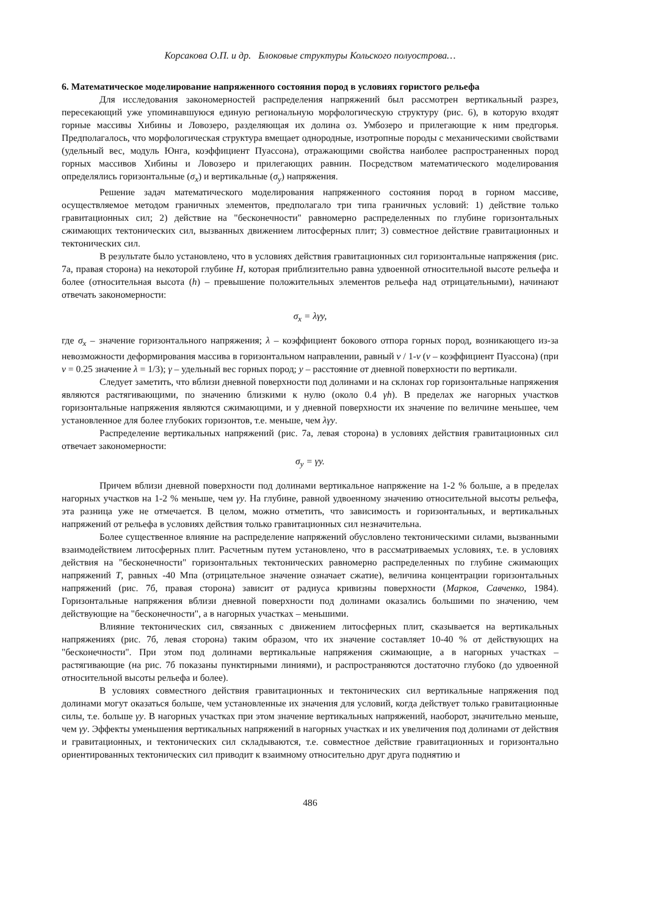Корсакова О.П. и др. Блоковые структуры Кольского полуострова…
6. Математическое моделирование напряженного состояния пород в условиях гористого рельефа
Для исследования закономерностей распределения напряжений был рассмотрен вертикальный разрез, пересекающий уже упоминавшуюся единую региональную морфологическую структуру (рис. 6), в которую входят горные массивы Хибины и Ловозеро, разделяющая их долина оз. Умбозеро и прилегающие к ним предгорья. Предполагалось, что морфологическая структура вмещает однородные, изотропные породы с механическими свойствами (удельный вес, модуль Юнга, коэффициент Пуассона), отражающими свойства наиболее распространенных пород горных массивов Хибины и Ловозеро и прилегающих равнин. Посредством математического моделирования определялись горизонтальные (σ<sub>x</sub>) и вертикальные (σ<sub>y</sub>) напряжения.
Решение задач математического моделирования напряженного состояния пород в горном массиве, осуществляемое методом граничных элементов, предполагало три типа граничных условий: 1) действие только гравитационных сил; 2) действие на "бесконечности" равномерно распределенных по глубине горизонтальных сжимающих тектонических сил, вызванных движением литосферных плит; 3) совместное действие гравитационных и тектонических сил.
В результате было установлено, что в условиях действия гравитационных сил горизонтальные напряжения (рис. 7а, правая сторона) на некоторой глубине H, которая приблизительно равна удвоенной относительной высоте рельефа и более (относительная высота (h) – превышение положительных элементов рельефа над отрицательными), начинают отвечать закономерности:
σ<sub>x</sub> = λγy,
где σ<sub>x</sub> – значение горизонтального напряжения; λ – коэффициент бокового отпора горных пород, возникающего из-за невозможности деформирования массива в горизонтальном направлении, равный ν / 1-ν (ν – коэффициент Пуассона) (при ν = 0.25 значение λ = 1/3); γ – удельный вес горных пород; y – расстояние от дневной поверхности по вертикали.
Следует заметить, что вблизи дневной поверхности под долинами и на склонах гор горизонтальные напряжения являются растягивающими, по значению близкими к нулю (около 0.4 γh). В пределах же нагорных участков горизонтальные напряжения являются сжимающими, и у дневной поверхности их значение по величине меньшее, чем установленное для более глубоких горизонтов, т.е. меньше, чем λγy.
Распределение вертикальных напряжений (рис. 7а, левая сторона) в условиях действия гравитационных сил отвечает закономерности:
σ<sub>y</sub> = γy.
Причем вблизи дневной поверхности под долинами вертикальное напряжение на 1-2 % больше, а в пределах нагорных участков на 1-2 % меньше, чем γy. На глубине, равной удвоенному значению относительной высоты рельефа, эта разница уже не отмечается. В целом, можно отметить, что зависимость и горизонтальных, и вертикальных напряжений от рельефа в условиях действия только гравитационных сил незначительна.
Более существенное влияние на распределение напряжений обусловлено тектоническими силами, вызванными взаимодействием литосферных плит. Расчетным путем установлено, что в рассматриваемых условиях, т.е. в условиях действия на "бесконечности" горизонтальных тектонических равномерно распределенных по глубине сжимающих напряжений T, равных -40 Мпа (отрицательное значение означает сжатие), величина концентрации горизонтальных напряжений (рис. 7б, правая сторона) зависит от радиуса кривизны поверхности (Марков, Савченко, 1984). Горизонтальные напряжения вблизи дневной поверхности под долинами оказались большими по значению, чем действующие на "бесконечности", а в нагорных участках – меньшими.
Влияние тектонических сил, связанных с движением литосферных плит, сказывается на вертикальных напряжениях (рис. 7б, левая сторона) таким образом, что их значение составляет 10-40 % от действующих на "бесконечности". При этом под долинами вертикальные напряжения сжимающие, а в нагорных участках – растягивающие (на рис. 7б показаны пунктирными линиями), и распространяются достаточно глубоко (до удвоенной относительной высоты рельефа и более).
В условиях совместного действия гравитационных и тектонических сил вертикальные напряжения под долинами могут оказаться больше, чем установленные их значения для условий, когда действует только гравитационные силы, т.е. больше γy. В нагорных участках при этом значение вертикальных напряжений, наоборот, значительно меньше, чем γy. Эффекты уменьшения вертикальных напряжений в нагорных участках и их увеличения под долинами от действия и гравитационных, и тектонических сил складываются, т.е. совместное действие гравитационных и горизонтально ориентированных тектонических сил приводит к взаимному относительно друг друга поднятию и
486